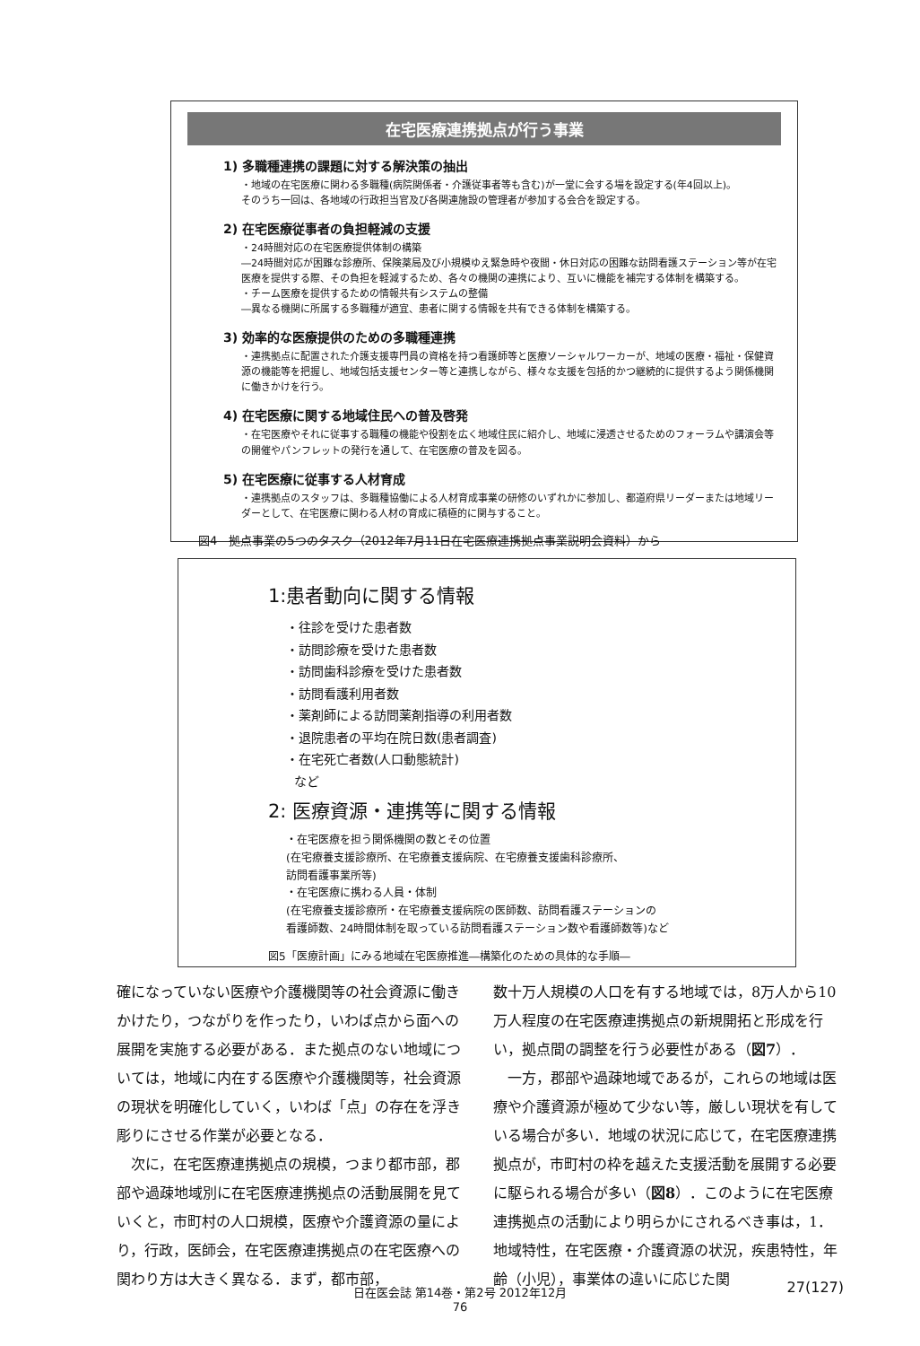在宅医療連携拠点が行う事業
1) 多職種連携の課題に対する解決策の抽出
・地域の在宅医療に関わる多職種(病院関係者・介護従事者等も含む)が一堂に会する場を設定する(年4回以上)。
そのうち一回は、各地域の行政担当官及び各関連施設の管理者が参加する会合を設定する。
2) 在宅医療従事者の負担軽減の支援
・24時間対応の在宅医療提供体制の構築
―24時間対応が困難な診療所、保険薬局及び小規模ゆえ緊急時や夜間・休日対応の困難な訪問看護ステーション等が在宅医療を提供する際、その負担を軽減するため、各々の機関の連携により、互いに機能を補完する体制を構築する。
・チーム医療を提供するための情報共有システムの整備
―異なる機関に所属する多職種が適宜、患者に関する情報を共有できる体制を構築する。
3) 効率的な医療提供のための多職種連携
・連携拠点に配置された介護支援専門員の資格を持つ看護師等と医療ソーシャルワーカーが、地域の医療・福祉・保健資源の機能等を把握し、地域包括支援センター等と連携しながら、様々な支援を包括的かつ継続的に提供するよう関係機関に働きかけを行う。
4) 在宅医療に関する地域住民への普及啓発
・在宅医療やそれに従事する職種の機能や役割を広く地域住民に紹介し、地域に浸透させるためのフォーラムや講演会等の開催やパンフレットの発行を通して、在宅医療の普及を図る。
5) 在宅医療に従事する人材育成
・連携拠点のスタッフは、多職種協働による人材育成事業の研修のいずれかに参加し、都道府県リーダーまたは地域リーダーとして、在宅医療に関わる人材の育成に積極的に関与すること。
図4　拠点事業の5つのタスク（2012年7月11日在宅医療連携拠点事業説明会資料）から
1:患者動向に関する情報
・往診を受けた患者数
・訪問診療を受けた患者数
・訪問歯科診療を受けた患者数
・訪問看護利用者数
・薬剤師による訪問薬剤指導の利用者数
・退院患者の平均在院日数(患者調査)
・在宅死亡者数(人口動態統計)
など
2: 医療資源・連携等に関する情報
・在宅医療を担う関係機関の数とその位置
(在宅療養支援診療所、在宅療養支援病院、在宅療養支援歯科診療所、
訪問看護事業所等)
・在宅医療に携わる人員・体制
(在宅療養支援診療所・在宅療養支援病院の医師数、訪問看護ステーションの
看護師数、24時間体制を取っている訪問看護ステーション数や看護師数等)など
図5「医療計画」にみる地域在宅医療推進―構築化のための具体的な手順―
確になっていない医療や介護機関等の社会資源に働きかけたり，つながりを作ったり，いわば点から面への展開を実施する必要がある．また拠点のない地域については，地域に内在する医療や介護機関等，社会資源の現状を明確化していく，いわば「点」の存在を浮き彫りにさせる作業が必要となる．
　次に，在宅医療連携拠点の規模，つまり都市部，郡部や過疎地域別に在宅医療連携拠点の活動展開を見ていくと，市町村の人口規模，医療や介護資源の量により，行政，医師会，在宅医療連携拠点の在宅医療への関わり方は大きく異なる．まず，都市部，
数十万人規模の人口を有する地域では，8万人から10万人程度の在宅医療連携拠点の新規開拓と形成を行い，拠点間の調整を行う必要性がある（図7）．
　一方，郡部や過疎地域であるが，これらの地域は医療や介護資源が極めて少ない等，厳しい現状を有している場合が多い．地域の状況に応じて，在宅医療連携拠点が，市町村の枠を越えた支援活動を展開する必要に駆られる場合が多い（図8）．このように在宅医療連携拠点の活動により明らかにされるべき事は，1．地域特性，在宅医療・介護資源の状況，疾患特性，年齢（小児），事業体の違いに応じた関
日在医会誌 第14巻・第2号 2012年12月
76
27(127)